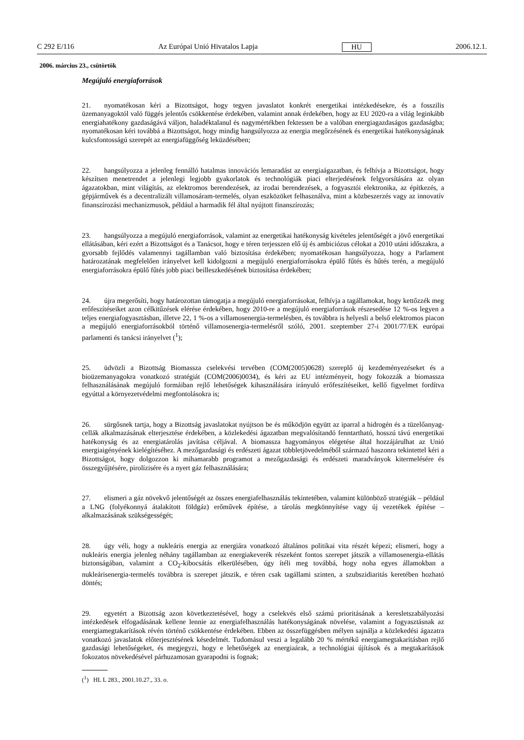C 292 E/116 Az Európai Unió Hivatalos Lapja HU 2006.12.1.
2006. március 23., csütörtök
Megújuló energiaforrások
21. nyomatékosan kéri a Bizottságot, hogy tegyen javaslatot konkrét energetikai intézkedésekre, és a fosszilis üzemanyagoktól való függés jelentős csökkentése érdekében, valamint annak érdekében, hogy az EU 2020-ra a világ leginkább energiahatékony gazdaságává váljon, haladéktalanul és nagymértékben fektessen be a valóban energiagazdaságos gazdaságba; nyomatékosan kéri továbbá a Bizottságot, hogy mindig hangsúlyozza az energia megőrzésének és energetikai hatékonyságának kulcsfontosságú szerepét az energiafüggőség leküzdésében;
22. hangsúlyozza a jelenleg fennálló hatalmas innovációs lemaradást az energiaágazatban, és felhívja a Bizottságot, hogy készítsen menetrendet a jelenlegi legjobb gyakorlatok és technológiák piaci elterjedésének felgyorsítására az olyan ágazatokban, mint világítás, az elektromos berendezések, az irodai berendezések, a fogyasztói elektronika, az építkezés, a gépjárművek és a decentralizált villamosáram-termelés, olyan eszközöket felhasználva, mint a közbeszerzés vagy az innovatív finanszírozási mechanizmusok, például a harmadik fél által nyújtott finanszírozás;
23. hangsúlyozza a megújuló energiaforrások, valamint az energetikai hatékonyság kivételes jelentőségét a jövő energetikai ellátásában, kéri ezért a Bizottságot és a Tanácsot, hogy e téren terjesszen elő új és ambiciózus célokat a 2010 utáni időszakra, a gyorsabb fejlődés valamennyi tagállamban való biztosítása érdekében; nyomatékosan hangsúlyozza, hogy a Parlament határozatának megfelelően irányelvet kell kidolgozni a megújuló energiaforrásokra épülő fűtés és hűtés terén, a megújuló energiaforrásokra épülő fűtés jobb piaci beilleszkedésének biztosítása érdekében;
24. újra megerősíti, hogy határozottan támogatja a megújuló energiaforrásokat, felhívja a tagállamokat, hogy kettőzzék meg erőfeszítéseiket azon célkitűzések elérése érdekében, hogy 2010-re a megújuló energiaforrások részesedése 12 %-os legyen a teljes energiafogyasztásban, illetve 22, 1 %-os a villamosenergia-termelésben, és továbbra is helyesli a belső elektromos piacon a megújuló energiaforrásokból történő villamosenergia-termelésről szóló, 2001. szeptember 27-i 2001/77/EK európai parlamenti és tanácsi irányelvet (<sup>1</sup>);
25. üdvözli a Bizottság Biomassza cselekvési tervében (COM(2005)0628) szereplő új kezdeményezéseket és a bioüzemanyagokra vonatkozó stratégiát (COM(2006)0034), és kéri az EU intézményeit, hogy fokozzák a biomassza felhasználásának megújuló formáiban rejlő lehetőségek kihasználására irányuló erőfeszítéseiket, kellő figyelmet fordítva egyúttal a környezetvédelmi megfontolásokra is;
26. sürgősnek tartja, hogy a Bizottság javaslatokat nyújtson be és működjön együtt az iparral a hidrogén és a tüzelőanyag-cellák alkalmazásának elterjesztése érdekében, a közlekedési ágazatban megvalósítandó fenntartható, hosszú távú energetikai hatékonyság és az energiatárolás javítása céljával. A biomassza hagyományos elégetése által hozzájárulhat az Unió energiaigényének kielégítéséhez. A mezőgazdasági és erdészeti ágazat többletjövedelméből származó haszonra tekintettel kéri a Bizottságot, hogy dolgozzon ki mihamarabb programot a mezőgazdasági és erdészeti maradványok kitermelésére és összegyűjtésére, pirolízisére és a nyert gáz felhasználására;
27. elismeri a gáz növekvő jelentőségét az összes energiafelhasználás tekintetében, valamint különböző stratégiák – például a LNG (folyékonnyá átalakított földgáz) erőművek építése, a tárolás megkönnyítése vagy új vezetékek építése – alkalmazásának szükségességét;
28. úgy véli, hogy a nukleáris energia az energiára vonatkozó általános politikai vita részét képezi; elismeri, hogy a nukleáris energia jelenleg néhány tagállamban az energiakeverék részeként fontos szerepet játszik a villamosenergia-ellátás biztonságában, valamint a CO<sub>2</sub>-kibocsátás elkerülésében, úgy ítéli meg továbbá, hogy noha egyes államokban a nukleárisenergia-termelés továbbra is szerepet játszik, e téren csak tagállami szinten, a szubszidiaritás keretében hozható döntés;
29. egyetért a Bizottság azon következtetésével, hogy a cselekvés első számú prioritásának a keresletszabályozási intézkedések elfogadásának kellene lennie az energiafelhasználás hatékonyságának növelése, valamint a fogyasztásnak az energiamegtakarítások révén történő csökkentése érdekében. Ebben az összefüggésben mélyen sajnálja a közlekedési ágazatra vonatkozó javaslatok előterjesztésének késedelmét. Tudomásul veszi a legalább 20 % mértékű energiamegtakarításban rejlő gazdasági lehetőségeket, és megjegyzi, hogy e lehetőségek az energiaárak, a technológiai újítások és a megtakarítások fokozatos növekedésével párhuzamosan gyarapodni is fognak;
(<sup>1</sup>) HL L 283., 2001.10.27., 33. o.